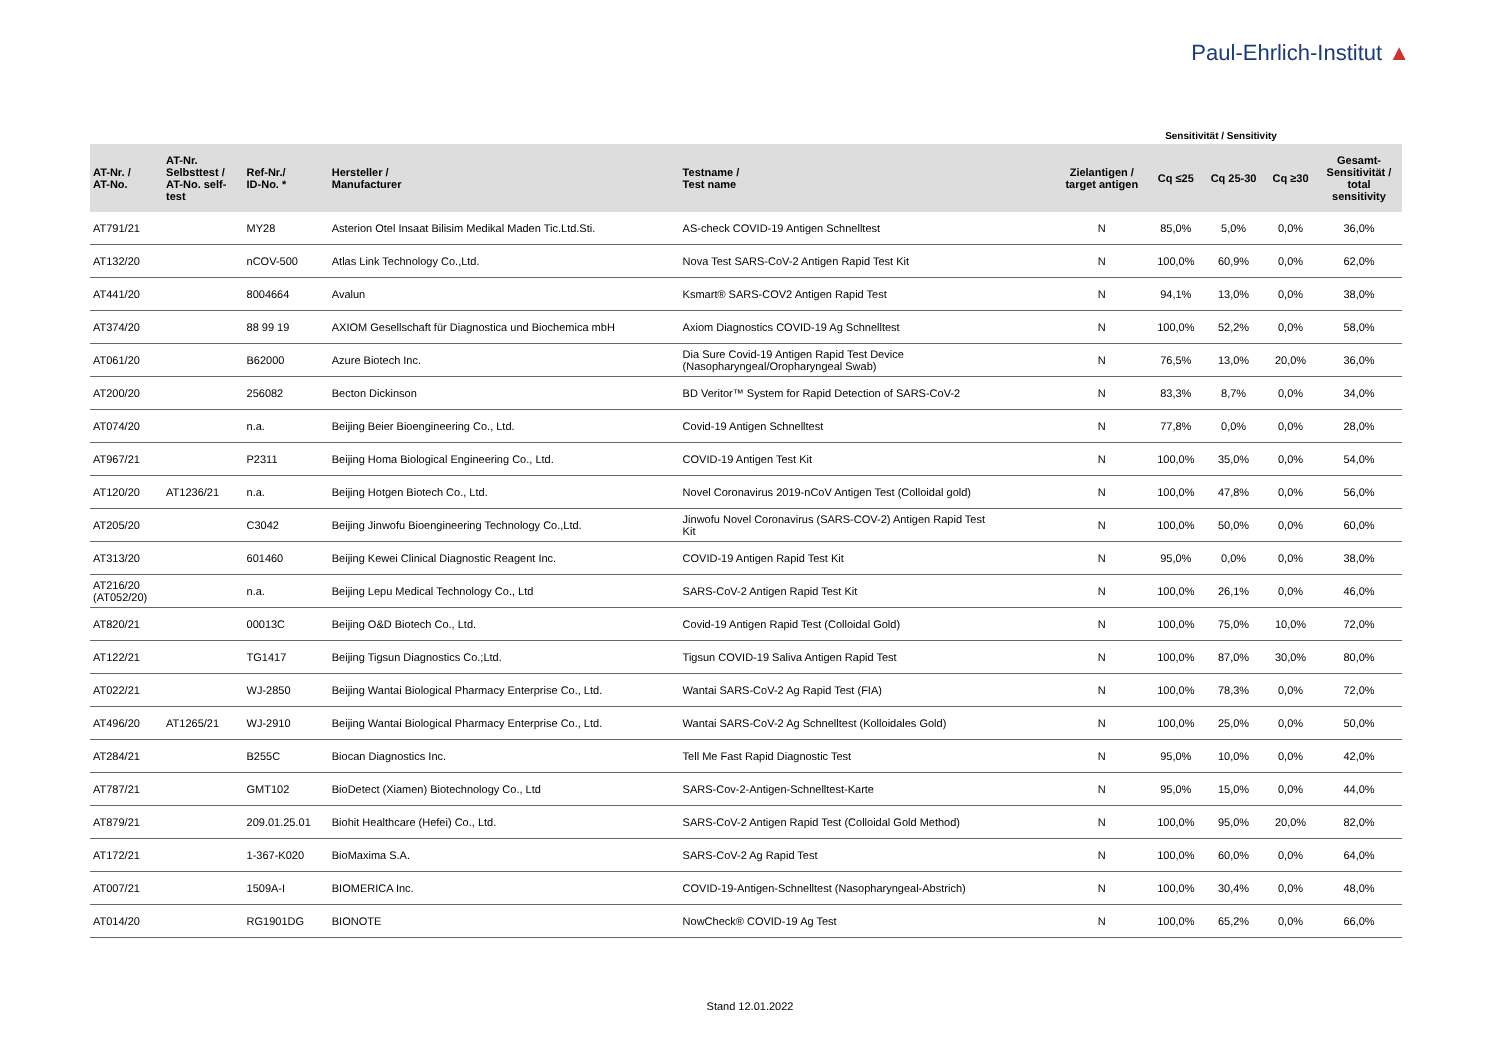Paul-Ehrlich-Institut ▲
Sensitivität / Sensitivity
| AT-Nr. / AT-No. | AT-Nr. Selbsttest / AT-No. self- test | Ref-Nr./ ID-No. * | Hersteller / Manufacturer | Testname / Test name | Zielantigen / target antigen | Cq ≤25 | Cq 25-30 | Cq ≥30 | Gesamt- Sensitivität / total sensitivity |
| --- | --- | --- | --- | --- | --- | --- | --- | --- | --- |
| AT791/21 | | MY28 | Asterion Otel Insaat Bilisim Medikal Maden Tic.Ltd.Sti. | AS-check COVID-19 Antigen Schnelltest | N | 85,0% | 5,0% | 0,0% | 36,0% |
| AT132/20 | | nCOV-500 | Atlas Link Technology Co.,Ltd. | Nova Test SARS-CoV-2 Antigen Rapid Test Kit | N | 100,0% | 60,9% | 0,0% | 62,0% |
| AT441/20 | | 8004664 | Avalun | Ksmart® SARS-COV2 Antigen Rapid Test | N | 94,1% | 13,0% | 0,0% | 38,0% |
| AT374/20 | | 88 99 19 | AXIOM Gesellschaft für Diagnostica und Biochemica mbH | Axiom Diagnostics COVID-19 Ag Schnelltest | N | 100,0% | 52,2% | 0,0% | 58,0% |
| AT061/20 | | B62000 | Azure Biotech Inc. | Dia Sure Covid-19 Antigen Rapid Test Device (Nasopharyngeal/Oropharyngeal Swab) | N | 76,5% | 13,0% | 20,0% | 36,0% |
| AT200/20 | | 256082 | Becton Dickinson | BD Veritor™ System for Rapid Detection of SARS-CoV-2 | N | 83,3% | 8,7% | 0,0% | 34,0% |
| AT074/20 | | n.a. | Beijing Beier Bioengineering Co., Ltd. | Covid-19 Antigen Schnelltest | N | 77,8% | 0,0% | 0,0% | 28,0% |
| AT967/21 | | P2311 | Beijing Homa Biological Engineering Co., Ltd. | COVID-19 Antigen Test Kit | N | 100,0% | 35,0% | 0,0% | 54,0% |
| AT120/20 | AT1236/21 | n.a. | Beijing Hotgen Biotech Co., Ltd. | Novel Coronavirus 2019-nCoV Antigen Test (Colloidal gold) | N | 100,0% | 47,8% | 0,0% | 56,0% |
| AT205/20 | | C3042 | Beijing Jinwofu Bioengineering Technology Co.,Ltd. | Jinwofu Novel Coronavirus (SARS-COV-2) Antigen Rapid Test Kit | N | 100,0% | 50,0% | 0,0% | 60,0% |
| AT313/20 | | 601460 | Beijing Kewei Clinical Diagnostic Reagent Inc. | COVID-19 Antigen Rapid Test Kit | N | 95,0% | 0,0% | 0,0% | 38,0% |
| AT216/20 (AT052/20) | | n.a. | Beijing Lepu Medical Technology Co., Ltd | SARS-CoV-2 Antigen Rapid Test Kit | N | 100,0% | 26,1% | 0,0% | 46,0% |
| AT820/21 | | 00013C | Beijing O&D Biotech Co., Ltd. | Covid-19 Antigen Rapid Test (Colloidal Gold) | N | 100,0% | 75,0% | 10,0% | 72,0% |
| AT122/21 | | TG1417 | Beijing Tigsun Diagnostics Co.;Ltd. | Tigsun COVID-19 Saliva Antigen Rapid Test | N | 100,0% | 87,0% | 30,0% | 80,0% |
| AT022/21 | | WJ-2850 | Beijing Wantai Biological Pharmacy Enterprise Co., Ltd. | Wantai SARS-CoV-2 Ag Rapid Test (FIA) | N | 100,0% | 78,3% | 0,0% | 72,0% |
| AT496/20 | AT1265/21 | WJ-2910 | Beijing Wantai Biological Pharmacy Enterprise Co., Ltd. | Wantai SARS-CoV-2 Ag Schnelltest (Kolloidales Gold) | N | 100,0% | 25,0% | 0,0% | 50,0% |
| AT284/21 | | B255C | Biocan Diagnostics Inc. | Tell Me Fast Rapid Diagnostic Test | N | 95,0% | 10,0% | 0,0% | 42,0% |
| AT787/21 | | GMT102 | BioDetect (Xiamen) Biotechnology Co., Ltd | SARS-Cov-2-Antigen-Schnelltest-Karte | N | 95,0% | 15,0% | 0,0% | 44,0% |
| AT879/21 | | 209.01.25.01 | Biohit Healthcare (Hefei) Co., Ltd. | SARS-CoV-2 Antigen Rapid Test (Colloidal Gold Method) | N | 100,0% | 95,0% | 20,0% | 82,0% |
| AT172/21 | | 1-367-K020 | BioMaxima S.A. | SARS-CoV-2 Ag Rapid Test | N | 100,0% | 60,0% | 0,0% | 64,0% |
| AT007/21 | | 1509A-I | BIOMERICA Inc. | COVID-19-Antigen-Schnelltest (Nasopharyngeal-Abstrich) | N | 100,0% | 30,4% | 0,0% | 48,0% |
| AT014/20 | | RG1901DG | BIONOTE | NowCheck® COVID-19 Ag Test | N | 100,0% | 65,2% | 0,0% | 66,0% |
Stand 12.01.2022